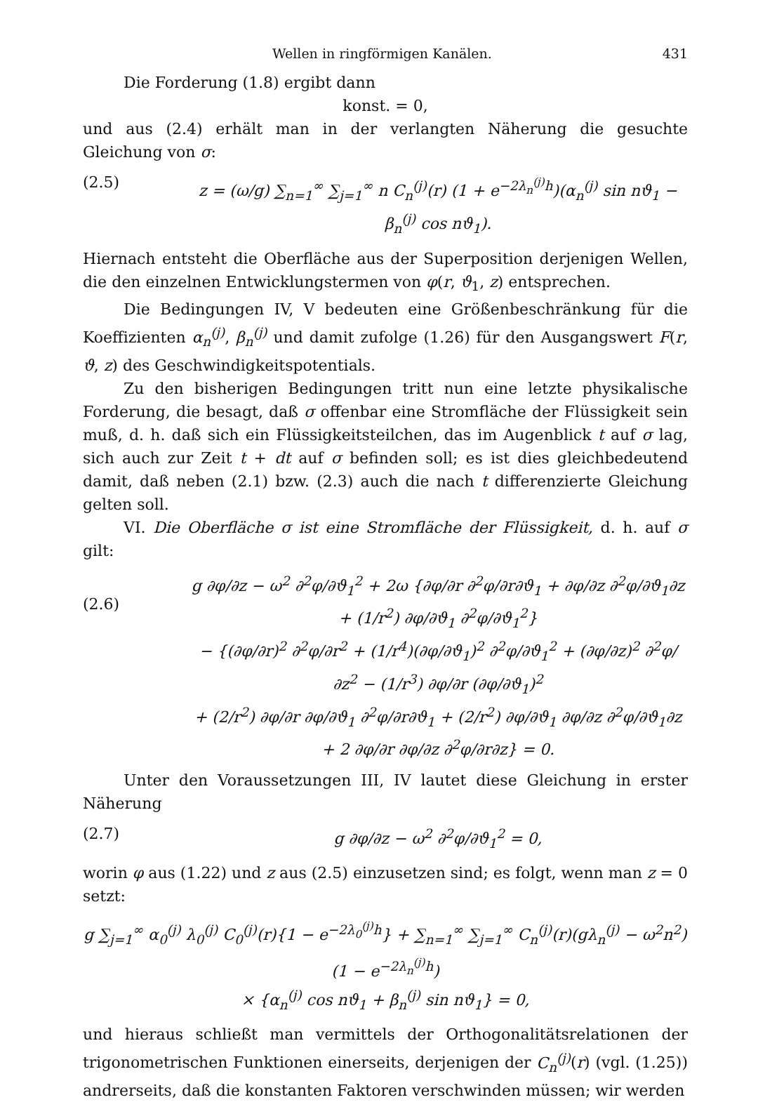Wellen in ringförmigen Kanälen. 431
Die Forderung (1.8) ergibt dann
konst. = 0,
und aus (2.4) erhält man in der verlangten Näherung die gesuchte Gleichung von σ:
(2.5) z = (ω/g) ∑<sub>n=1</sub><sup>∞</sup> ∑<sub>j=1</sub><sup>∞</sup> n C<sub>n</sub><sup>(j)</sup>(r) (1 + e<sup>−2λ<sub>n</sub><sup>(j)</sup>h</sup>)(α<sub>n</sub><sup>(j)</sup> sin nϑ<sub>1</sub> − β<sub>n</sub><sup>(j)</sup> cos nϑ<sub>1</sub>).
Hiernach entsteht die Oberfläche aus der Superposition derjenigen Wellen, die den einzelnen Entwicklungstermen von φ(r, ϑ<sub>1</sub>, z) entsprechen.
Die Bedingungen IV, V bedeuten eine Größenbeschränkung für die Koeffizienten α<sub>n</sub><sup>(j)</sup>, β<sub>n</sub><sup>(j)</sup> und damit zufolge (1.26) für den Ausgangswert F(r, ϑ, z) des Geschwindigkeitspotentials.
Zu den bisherigen Bedingungen tritt nun eine letzte physikalische Forderung, die besagt, daß σ offenbar eine Stromfläche der Flüssigkeit sein muß, d. h. daß sich ein Flüssigkeitsteilchen, das im Augenblick t auf σ lag, sich auch zur Zeit t + dt auf σ befinden soll; es ist dies gleichbedeutend damit, daß neben (2.1) bzw. (2.3) auch die nach t differenzierte Gleichung gelten soll.
VI. Die Oberfläche σ ist eine Stromfläche der Flüssigkeit, d. h. auf σ gilt:
(2.6) g ∂φ/∂z − ω<sup>2</sup> ∂<sup>2</sup>φ/∂ϑ<sub>1</sub><sup>2</sup> + 2ω {∂φ/∂r ∂<sup>2</sup>φ/∂r∂ϑ<sub>1</sub> + ∂φ/∂z ∂<sup>2</sup>φ/∂ϑ<sub>1</sub>∂z + (1/r<sup>2</sup>) ∂φ/∂ϑ<sub>1</sub> ∂<sup>2</sup>φ/∂ϑ<sub>1</sub><sup>2</sup>}
− {(∂φ/∂r)<sup>2</sup> ∂<sup>2</sup>φ/∂r<sup>2</sup> + (1/r<sup>4</sup>)(∂φ/∂ϑ<sub>1</sub>)<sup>2</sup> ∂<sup>2</sup>φ/∂ϑ<sub>1</sub><sup>2</sup> + (∂φ/∂z)<sup>2</sup> ∂<sup>2</sup>φ/∂z<sup>2</sup> − (1/r<sup>3</sup>) ∂φ/∂r (∂φ/∂ϑ<sub>1</sub>)<sup>2</sup>
+ (2/r<sup>2</sup>) ∂φ/∂r ∂φ/∂ϑ<sub>1</sub> ∂<sup>2</sup>φ/∂r∂ϑ<sub>1</sub> + (2/r<sup>2</sup>) ∂φ/∂ϑ<sub>1</sub> ∂φ/∂z ∂<sup>2</sup>φ/∂ϑ<sub>1</sub>∂z + 2 ∂φ/∂r ∂φ/∂z ∂<sup>2</sup>φ/∂r∂z} = 0.
Unter den Voraussetzungen III, IV lautet diese Gleichung in erster Näherung
(2.7) g ∂φ/∂z − ω<sup>2</sup> ∂<sup>2</sup>φ/∂ϑ<sub>1</sub><sup>2</sup> = 0,
worin φ aus (1.22) und z aus (2.5) einzusetzen sind; es folgt, wenn man z = 0 setzt:
g ∑<sub>j=1</sub><sup>∞</sup> α<sub>0</sub><sup>(j)</sup> λ<sub>0</sub><sup>(j)</sup> C<sub>0</sub><sup>(j)</sup>(r){1 − e<sup>−2λ<sub>0</sub><sup>(j)</sup>h</sup>} + ∑<sub>n=1</sub><sup>∞</sup> ∑<sub>j=1</sub><sup>∞</sup> C<sub>n</sub><sup>(j)</sup>(r)(gλ<sub>n</sub><sup>(j)</sup> − ω<sup>2</sup>n<sup>2</sup>)(1 − e<sup>−2λ<sub>n</sub><sup>(j)</sup>h</sup>)
× {α<sub>n</sub><sup>(j)</sup> cos nϑ<sub>1</sub> + β<sub>n</sub><sup>(j)</sup> sin nϑ<sub>1</sub>} = 0,
und hieraus schließt man vermittels der Orthogonalitätsrelationen der trigonometrischen Funktionen einerseits, derjenigen der C<sub>n</sub><sup>(j)</sup>(r) (vgl. (1.25)) andrerseits, daß die konstanten Faktoren verschwinden müssen; wir werden